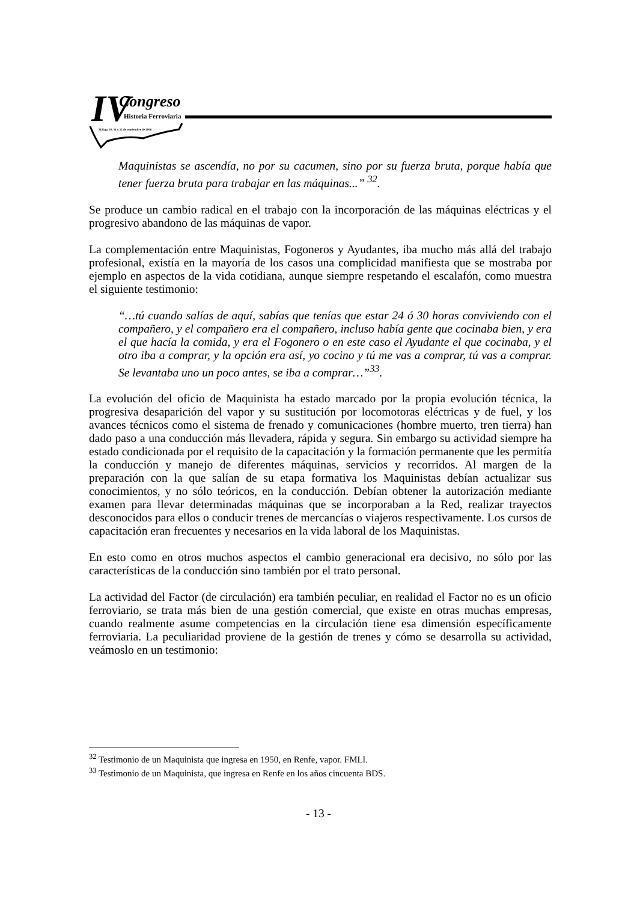IV Congreso Historia Ferroviaria
Málaga 20, 21 y 22 de septiembre de 2006
Maquinistas se ascendía, no por su cacumen, sino por su fuerza bruta, porque había que tener fuerza bruta para trabajar en las máquinas...” <sup>32</sup>.
Se produce un cambio radical en el trabajo con la incorporación de las máquinas eléctricas y el progresivo abandono de las máquinas de vapor.
La complementación entre Maquinistas, Fogoneros y Ayudantes, iba mucho más allá del trabajo profesional, existía en la mayoría de los casos una complicidad manifiesta que se mostraba por ejemplo en aspectos de la vida cotidiana, aunque siempre respetando el escalafón, como muestra el siguiente testimonio:
“…tú cuando salías de aquí, sabías que tenías que estar 24 ó 30 horas conviviendo con el compañero, y el compañero era el compañero, incluso había gente que cocinaba bien, y era el que hacía la comida, y era el Fogonero o en este caso el Ayudante el que cocinaba, y el otro iba a comprar, y la opción era así, yo cocino y tú me vas a comprar, tú vas a comprar. Se levantaba uno un poco antes, se iba a comprar…”<sup>33</sup>.
La evolución del oficio de Maquinista ha estado marcado por la propia evolución técnica, la progresiva desaparición del vapor y su sustitución por locomotoras eléctricas y de fuel, y los avances técnicos como el sistema de frenado y comunicaciones (hombre muerto, tren tierra) han dado paso a una conducción más llevadera, rápida y segura. Sin embargo su actividad siempre ha estado condicionada por el requisito de la capacitación y la formación permanente que les permitía la conducción y manejo de diferentes máquinas, servicios y recorridos. Al margen de la preparación con la que salían de su etapa formativa los Maquinistas debían actualizar sus conocimientos, y no sólo teóricos, en la conducción. Debían obtener la autorización mediante examen para llevar determinadas máquinas que se incorporaban a la Red, realizar trayectos desconocidos para ellos o conducir trenes de mercancías o viajeros respectivamente. Los cursos de capacitación eran frecuentes y necesarios en la vida laboral de los Maquinistas.
En esto como en otros muchos aspectos el cambio generacional era decisivo, no sólo por las características de la conducción sino también por el trato personal.
La actividad del Factor (de circulación) era también peculiar, en realidad el Factor no es un oficio ferroviario, se trata más bien de una gestión comercial, que existe en otras muchas empresas, cuando realmente asume competencias en la circulación tiene esa dimensión específicamente ferroviaria. La peculiaridad proviene de la gestión de trenes y cómo se desarrolla su actividad, veámoslo en un testimonio:
<sup>32</sup> Testimonio de un Maquinista que ingresa en 1950, en Renfe, vapor. FMLl.
<sup>33</sup> Testimonio de un Maquinista, que ingresa en Renfe en los años cincuenta BDS.
- 13 -